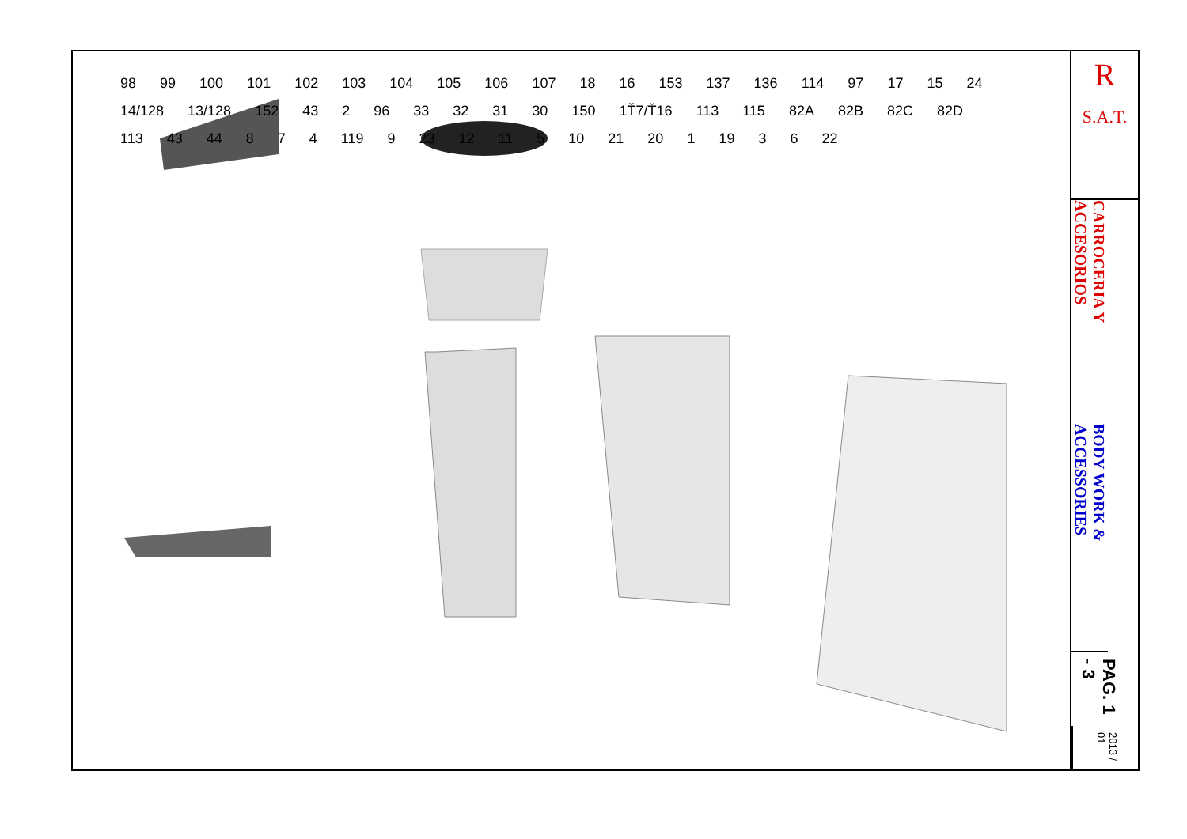98 99 100 101 102 103 104 105 106 107 18 16 153 137 136 114 97 17 15 24 14/128 13/128 152 43 2 96 33 32 31 30 150 1Ť7/Ť16 113 115 82A 82B 82C 82D 113 43 44 8 7 4 119 9 23 12 11 5 10 21 20 1 19 3 6 22
R
S.A.T.
CARROCERIA Y ACCESORIOS BODY WORK & ACCESSORIES
PAG. 1 - 3 2013 / 01